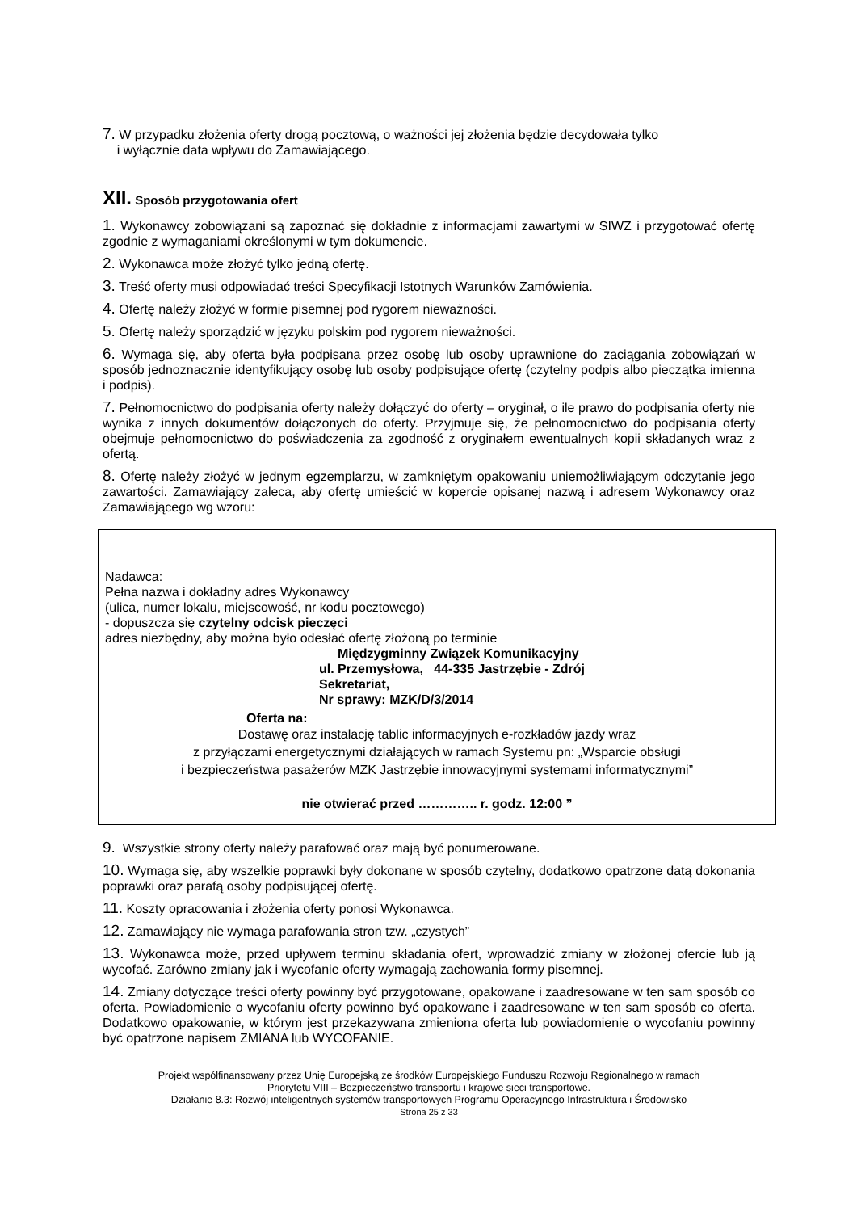7. W przypadku złożenia oferty drogą pocztową, o ważności jej złożenia będzie decydowała tylko
i wyłącznie data wpływu do Zamawiającego.
XII. Sposób przygotowania ofert
1. Wykonawcy zobowiązani są zapoznać się dokładnie z informacjami zawartymi w SIWZ i przygotować ofertę zgodnie z wymaganiami określonymi w tym dokumencie.
2. Wykonawca może złożyć tylko jedną ofertę.
3. Treść oferty musi odpowiadać treści Specyfikacji Istotnych Warunków Zamówienia.
4. Ofertę należy złożyć w formie pisemnej pod rygorem nieważności.
5. Ofertę należy sporządzić w języku polskim pod rygorem nieważności.
6. Wymaga się, aby oferta była podpisana przez osobę lub osoby uprawnione do zaciągania zobowiązań w sposób jednoznacznie identyfikujący osobę lub osoby podpisujące ofertę (czytelny podpis albo pieczątka imienna i podpis).
7. Pełnomocnictwo do podpisania oferty należy dołączyć do oferty – oryginał, o ile prawo do podpisania oferty nie wynika z innych dokumentów dołączonych do oferty. Przyjmuje się, że pełnomocnictwo do podpisania oferty obejmuje pełnomocnictwo do poświadczenia za zgodność z oryginałem ewentualnych kopii składanych wraz z ofertą.
8. Ofertę należy złożyć w jednym egzemplarzu, w zamkniętym opakowaniu uniemożliwiającym odczytanie jego zawartości. Zamawiający zaleca, aby ofertę umieścić w kopercie opisanej nazwą i adresem Wykonawcy oraz Zamawiającego wg wzoru:
Nadawca:
Pełna nazwa i dokładny adres Wykonawcy
(ulica, numer lokalu, miejscowość, nr kodu pocztowego)
- dopuszcza się czytelny odcisk pieczęci
adres niezbędny, aby można było odesłać ofertę złożoną po terminie
Międzygminny Związek Komunikacyjny
ul. Przemysłowa, 44-335 Jastrzębie - Zdrój
Sekretariat,
Nr sprawy: MZK/D/3/2014
Oferta na:
Dostawę oraz instalację tablic informacyjnych e-rozkładów jazdy wraz
z przyłączami energetycznymi działających w ramach Systemu pn: „Wsparcie obsługi
i bezpieczeństwa pasażerów MZK Jastrzębie innowacyjnymi systemami informatycznymi”
nie otwierać przed ………….. r. godz. 12:00 ”
9. Wszystkie strony oferty należy parafować oraz mają być ponumerowane.
10. Wymaga się, aby wszelkie poprawki były dokonane w sposób czytelny, dodatkowo opatrzone datą dokonania poprawki oraz parafą osoby podpisującej ofertę.
11. Koszty opracowania i złożenia oferty ponosi Wykonawca.
12. Zamawiający nie wymaga parafowania stron tzw. „czystych”
13. Wykonawca może, przed upływem terminu składania ofert, wprowadzić zmiany w złożonej ofercie lub ją wycofać. Zarówno zmiany jak i wycofanie oferty wymagają zachowania formy pisemnej.
14. Zmiany dotyczące treści oferty powinny być przygotowane, opakowane i zaadresowane w ten sam sposób co oferta. Powiadomienie o wycofaniu oferty powinno być opakowane i zaadresowane w ten sam sposób co oferta. Dodatkowo opakowanie, w którym jest przekazywana zmieniona oferta lub powiadomienie o wycofaniu powinny być opatrzone napisem ZMIANA lub WYCOFANIE.
Projekt współfinansowany przez Unię Europejską ze środków Europejskiego Funduszu Rozwoju Regionalnego w ramach
Priorytetu VIII – Bezpieczeństwo transportu i krajowe sieci transportowe.
Działanie 8.3: Rozwój inteligentnych systemów transportowych Programu Operacyjnego Infrastruktura i Środowisko
Strona 25 z 33